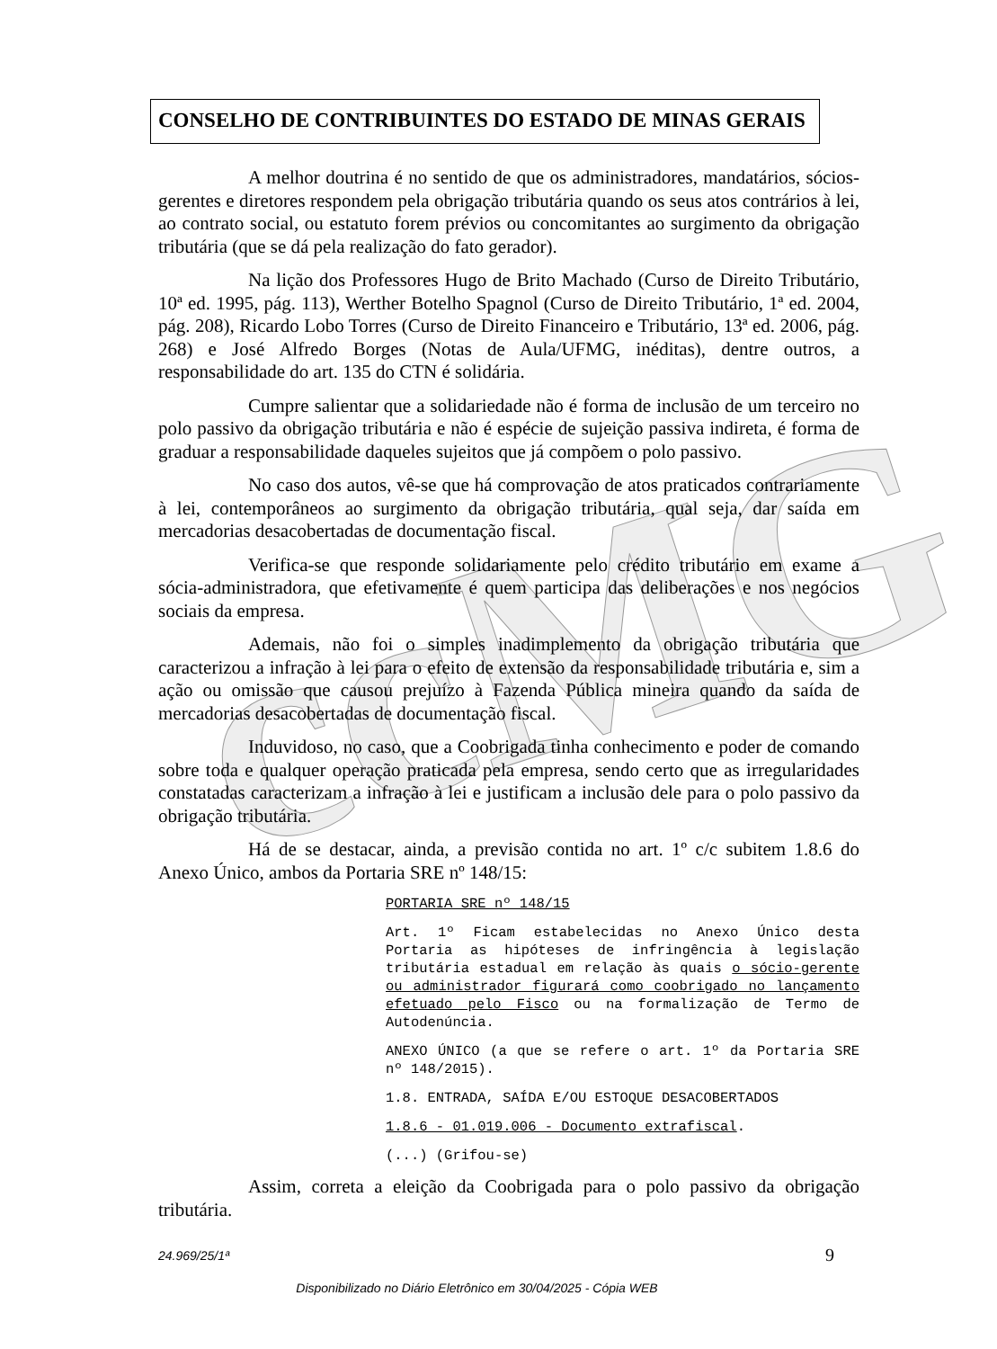ccMG
CONSELHO DE CONTRIBUINTES DO ESTADO DE MINAS GERAIS
A melhor doutrina é no sentido de que os administradores, mandatários, sócios-gerentes e diretores respondem pela obrigação tributária quando os seus atos contrários à lei, ao contrato social, ou estatuto forem prévios ou concomitantes ao surgimento da obrigação tributária (que se dá pela realização do fato gerador).
Na lição dos Professores Hugo de Brito Machado (Curso de Direito Tributário, 10ª ed. 1995, pág. 113), Werther Botelho Spagnol (Curso de Direito Tributário, 1ª ed. 2004, pág. 208), Ricardo Lobo Torres (Curso de Direito Financeiro e Tributário, 13ª ed. 2006, pág. 268) e José Alfredo Borges (Notas de Aula/UFMG, inéditas), dentre outros, a responsabilidade do art. 135 do CTN é solidária.
Cumpre salientar que a solidariedade não é forma de inclusão de um terceiro no polo passivo da obrigação tributária e não é espécie de sujeição passiva indireta, é forma de graduar a responsabilidade daqueles sujeitos que já compõem o polo passivo.
No caso dos autos, vê-se que há comprovação de atos praticados contrariamente à lei, contemporâneos ao surgimento da obrigação tributária, qual seja, dar saída em mercadorias desacobertadas de documentação fiscal.
Verifica-se que responde solidariamente pelo crédito tributário em exame a sócia-administradora, que efetivamente é quem participa das deliberações e nos negócios sociais da empresa.
Ademais, não foi o simples inadimplemento da obrigação tributária que caracterizou a infração à lei para o efeito de extensão da responsabilidade tributária e, sim a ação ou omissão que causou prejuízo à Fazenda Pública mineira quando da saída de mercadorias desacobertadas de documentação fiscal.
Induvidoso, no caso, que a Coobrigada tinha conhecimento e poder de comando sobre toda e qualquer operação praticada pela empresa, sendo certo que as irregularidades constatadas caracterizam a infração à lei e justificam a inclusão dele para o polo passivo da obrigação tributária.
Há de se destacar, ainda, a previsão contida no art. 1º c/c subitem 1.8.6 do Anexo Único, ambos da Portaria SRE nº 148/15:
PORTARIA SRE nº 148/15
Art. 1º Ficam estabelecidas no Anexo Único desta Portaria as hipóteses de infringência à legislação tributária estadual em relação às quais o sócio-gerente ou administrador figurará como coobrigado no lançamento efetuado pelo Fisco ou na formalização de Termo de Autodenúncia.
ANEXO ÚNICO (a que se refere o art. 1º da Portaria SRE nº 148/2015).
1.8. ENTRADA, SAÍDA E/OU ESTOQUE DESACOBERTADOS
1.8.6 - 01.019.006 - Documento extrafiscal.
(...) (Grifou-se)
Assim, correta a eleição da Coobrigada para o polo passivo da obrigação tributária.
24.969/25/1ª 9
Disponibilizado no Diário Eletrônico em 30/04/2025 - Cópia WEB